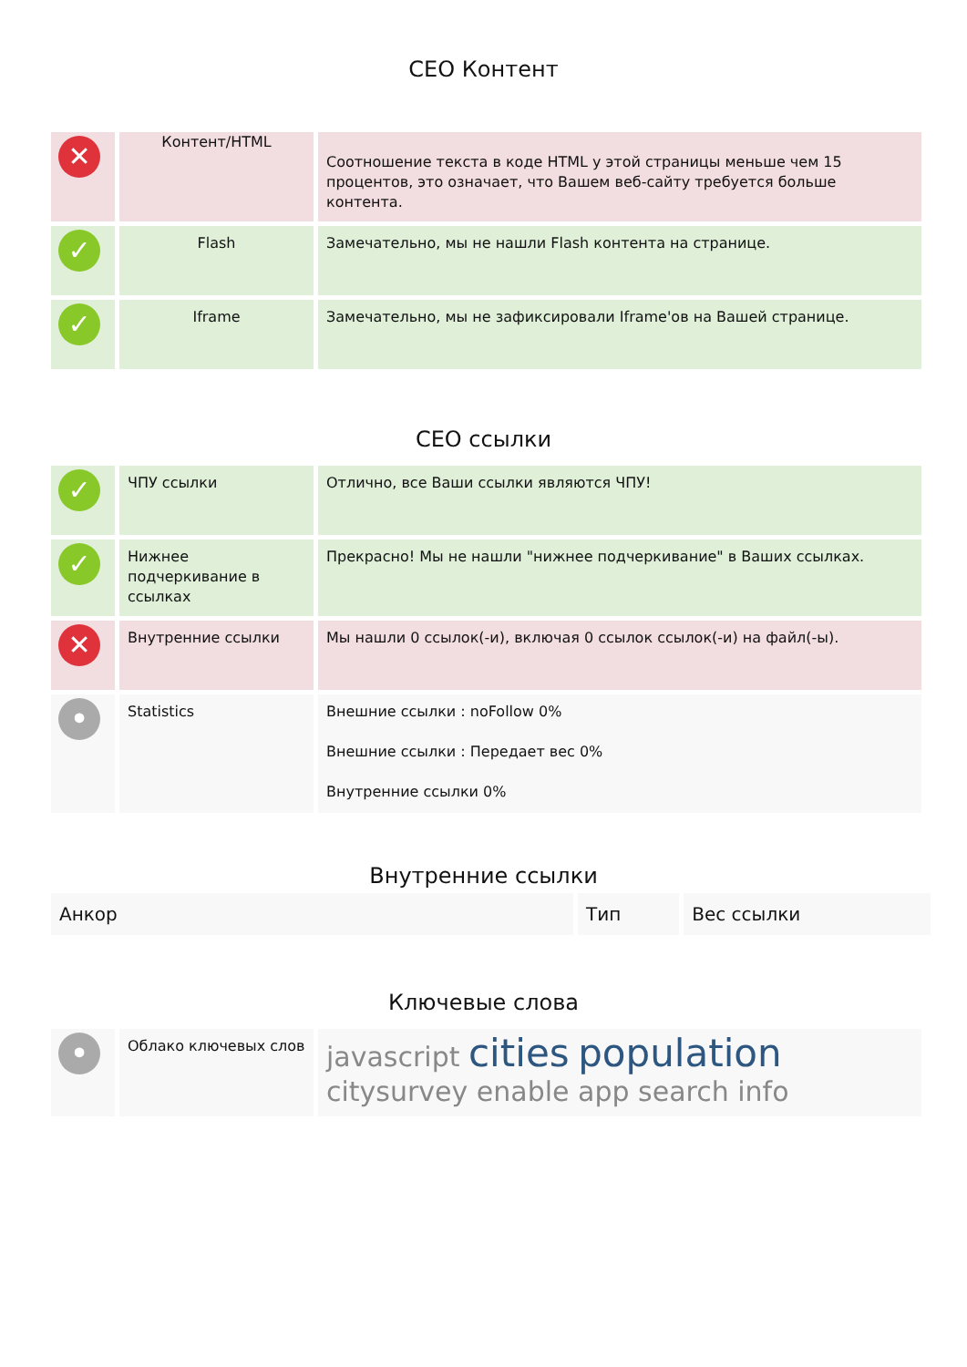CEO Контент
| ✕ | Контент/HTML | Соотношение текста в коде HTML у этой страницы меньше чем 15 процентов, это означает, что Вашем веб-сайту требуется больше контента. |
| ✓ | Flash | Замечательно, мы не нашли Flash контента на странице. |
| ✓ | Iframe | Замечательно, мы не зафиксировали Iframe'ов на Вашей странице. |
CEO ссылки
| ✓ | ЧПУ ссылки | Отлично, все Ваши ссылки являются ЧПУ! |
| ✓ | Нижнее подчеркивание в ссылках | Прекрасно! Мы не нашли "нижнее подчеркивание" в Ваших ссылках. |
| ✕ | Внутренние ссылки | Мы нашли 0 ссылок(-и), включая 0 ссылок ссылок(-и) на файл(-ы). |
| • | Statistics | Внешние ссылки : noFollow 0% Внешние ссылки : Передает вес 0% Внутренние ссылки 0% |
Внутренние ссылки
| Анкор | Тип | Вес ссылки |
Ключевые слова
| • | Облако ключевых слов | javascript cities population citysurvey enable app search info |